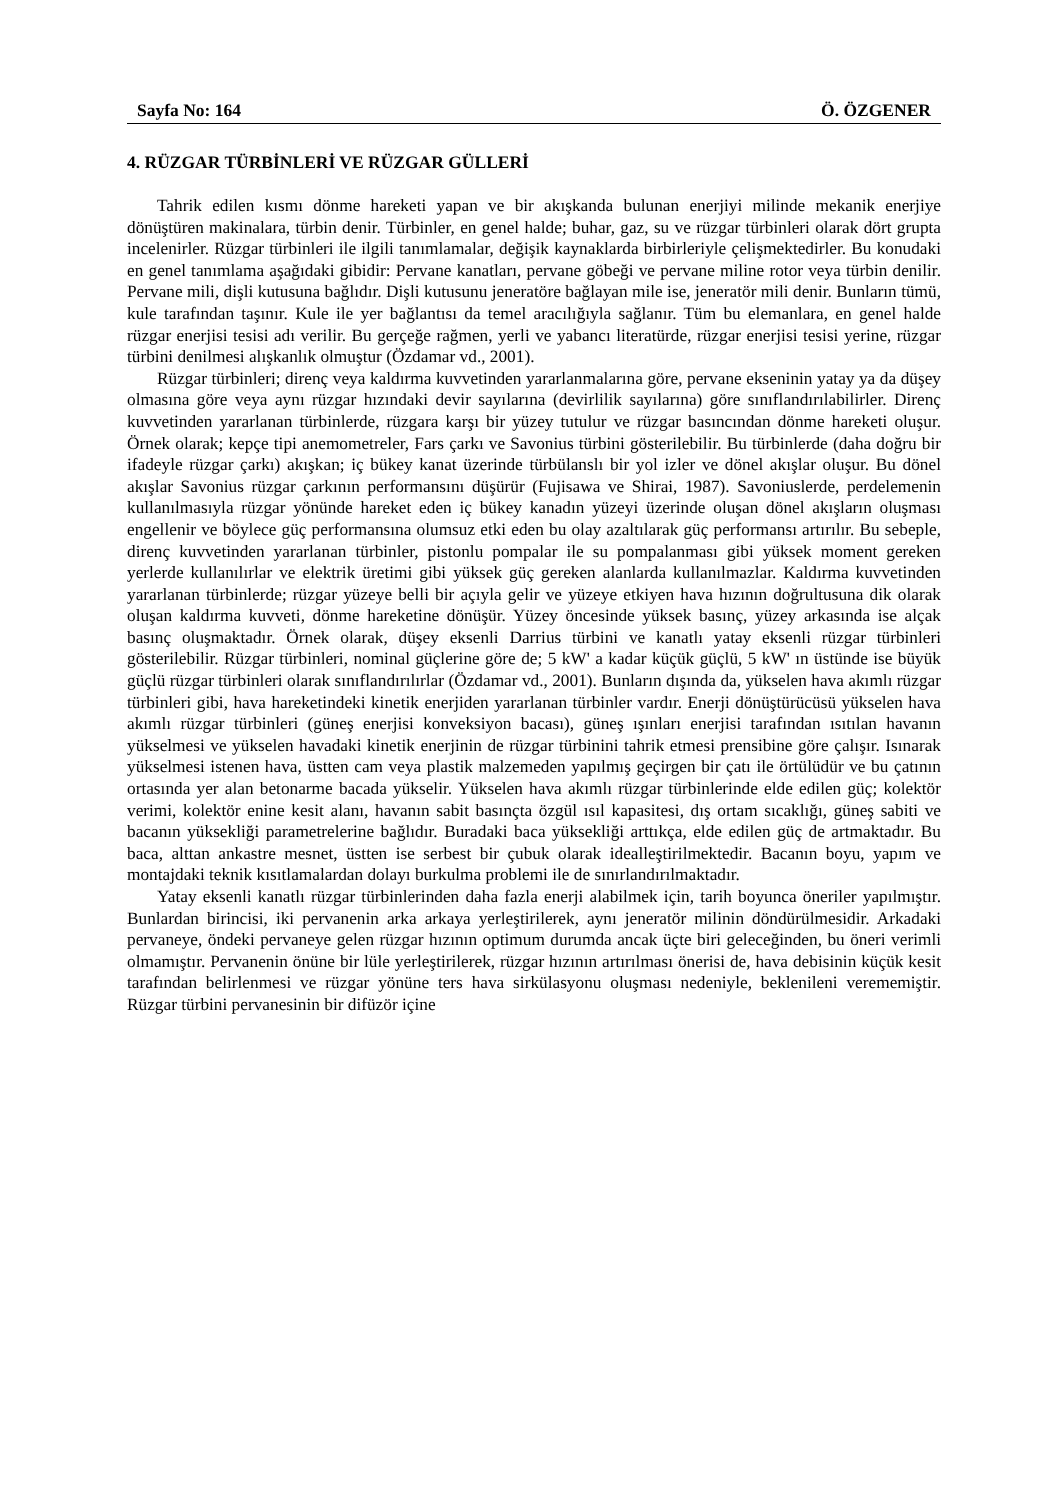Sayfa No: 164 Ö. ÖZGENER
4. RÜZGAR TÜRBİNLERİ VE RÜZGAR GÜLLERİ
Tahrik edilen kısmı dönme hareketi yapan ve bir akışkanda bulunan enerjiyi milinde mekanik enerjiye dönüştüren makinalara, türbin denir. Türbinler, en genel halde; buhar, gaz, su ve rüzgar türbinleri olarak dört grupta incelenirler. Rüzgar türbinleri ile ilgili tanımlamalar, değişik kaynaklarda birbirleriyle çelişmektedirler. Bu konudaki en genel tanımlama aşağıdaki gibidir: Pervane kanatları, pervane göbeği ve pervane miline rotor veya türbin denilir. Pervane mili, dişli kutusuna bağlıdır. Dişli kutusunu jeneratöre bağlayan mile ise, jeneratör mili denir. Bunların tümü, kule tarafından taşınır. Kule ile yer bağlantısı da temel aracılığıyla sağlanır. Tüm bu elemanlara, en genel halde rüzgar enerjisi tesisi adı verilir. Bu gerçeğe rağmen, yerli ve yabancı literatürde, rüzgar enerjisi tesisi yerine, rüzgar türbini denilmesi alışkanlık olmuştur (Özdamar vd., 2001).
Rüzgar türbinleri; direnç veya kaldırma kuvvetinden yararlanmalarına göre, pervane ekseninin yatay ya da düşey olmasına göre veya aynı rüzgar hızındaki devir sayılarına (devirlilik sayılarına) göre sınıflandırılabilirler. Direnç kuvvetinden yararlanan türbinlerde, rüzgara karşı bir yüzey tutulur ve rüzgar basıncından dönme hareketi oluşur. Örnek olarak; kepçe tipi anemometreler, Fars çarkı ve Savonius türbini gösterilebilir. Bu türbinlerde (daha doğru bir ifadeyle rüzgar çarkı) akışkan; iç bükey kanat üzerinde türbülanslı bir yol izler ve dönel akışlar oluşur. Bu dönel akışlar Savonius rüzgar çarkının performansını düşürür (Fujisawa ve Shirai, 1987). Savoniuslerde, perdelemenin kullanılmasıyla rüzgar yönünde hareket eden iç bükey kanadın yüzeyi üzerinde oluşan dönel akışların oluşması engellenir ve böylece güç performansına olumsuz etki eden bu olay azaltılarak güç performansı artırılır. Bu sebeple, direnç kuvvetinden yararlanan türbinler, pistonlu pompalar ile su pompalanması gibi yüksek moment gereken yerlerde kullanılırlar ve elektrik üretimi gibi yüksek güç gereken alanlarda kullanılmazlar. Kaldırma kuvvetinden yararlanan türbinlerde; rüzgar yüzeye belli bir açıyla gelir ve yüzeye etkiyen hava hızının doğrultusuna dik olarak oluşan kaldırma kuvveti, dönme hareketine dönüşür. Yüzey öncesinde yüksek basınç, yüzey arkasında ise alçak basınç oluşmaktadır. Örnek olarak, düşey eksenli Darrius türbini ve kanatlı yatay eksenli rüzgar türbinleri gösterilebilir. Rüzgar türbinleri, nominal güçlerine göre de; 5 kW' a kadar küçük güçlü, 5 kW' ın üstünde ise büyük güçlü rüzgar türbinleri olarak sınıflandırılırlar (Özdamar vd., 2001). Bunların dışında da, yükselen hava akımlı rüzgar türbinleri gibi, hava hareketindeki kinetik enerjiden yararlanan türbinler vardır. Enerji dönüştürücüsü yükselen hava akımlı rüzgar türbinleri (güneş enerjisi konveksiyon bacası), güneş ışınları enerjisi tarafından ısıtılan havanın yükselmesi ve yükselen havadaki kinetik enerjinin de rüzgar türbinini tahrik etmesi prensibine göre çalışır. Isınarak yükselmesi istenen hava, üstten cam veya plastik malzemeden yapılmış geçirgen bir çatı ile örtülüdür ve bu çatının ortasında yer alan betonarme bacada yükselir. Yükselen hava akımlı rüzgar türbinlerinde elde edilen güç; kolektör verimi, kolektör enine kesit alanı, havanın sabit basınçta özgül ısıl kapasitesi, dış ortam sıcaklığı, güneş sabiti ve bacanın yüksekliği parametrelerine bağlıdır. Buradaki baca yüksekliği arttıkça, elde edilen güç de artmaktadır. Bu baca, alttan ankastre mesnet, üstten ise serbest bir çubuk olarak idealleştirilmektedir. Bacanın boyu, yapım ve montajdaki teknik kısıtlamalardan dolayı burkulma problemi ile de sınırlandırılmaktadır.
Yatay eksenli kanatlı rüzgar türbinlerinden daha fazla enerji alabilmek için, tarih boyunca öneriler yapılmıştır. Bunlardan birincisi, iki pervanenin arka arkaya yerleştirilerek, aynı jeneratör milinin döndürülmesidir. Arkadaki pervaneye, öndeki pervaneye gelen rüzgar hızının optimum durumda ancak üçte biri geleceğinden, bu öneri verimli olmamıştır. Pervanenin önüne bir lüle yerleştirilerek, rüzgar hızının artırılması önerisi de, hava debisinin küçük kesit tarafından belirlenmesi ve rüzgar yönüne ters hava sirkülasyonu oluşması nedeniyle, beklenileni verememiştir. Rüzgar türbini pervanesinin bir difüzör içine